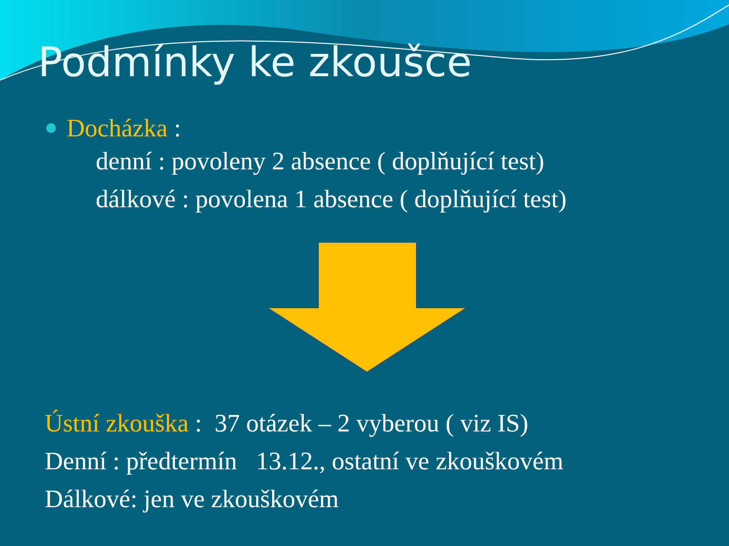Podmínky ke zkoušce
Docházka :
denní : povoleny 2 absence ( doplňující test)
dálkové : povolena 1 absence ( doplňující test)
Ústní zkouška : 37 otázek – 2 vyberou ( viz IS)
Denní : předtermín 13.12., ostatní ve zkouškovém
Dálkové: jen ve zkouškovém